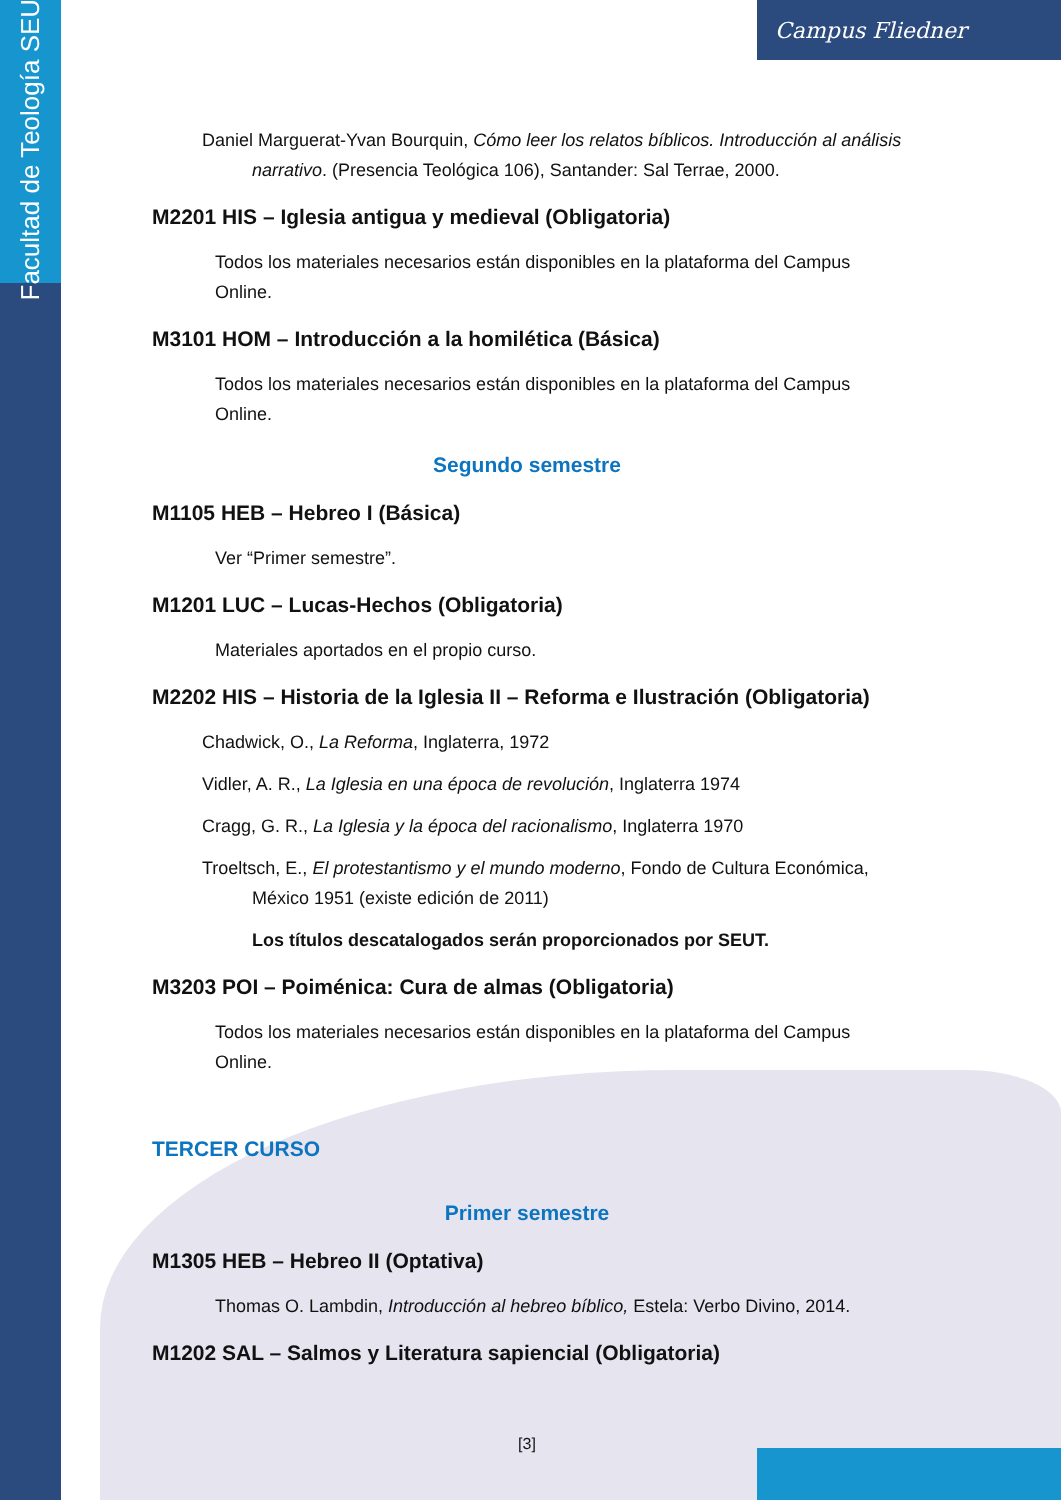Facultad de Teología SEUT
Campus Fliedner
Daniel Marguerat-Yvan Bourquin, Cómo leer los relatos bíblicos. Introducción al análisis narrativo. (Presencia Teológica 106), Santander: Sal Terrae, 2000.
M2201 HIS – Iglesia antigua y medieval (Obligatoria)
Todos los materiales necesarios están disponibles en la plataforma del Campus Online.
M3101 HOM – Introducción a la homilética (Básica)
Todos los materiales necesarios están disponibles en la plataforma del Campus Online.
Segundo semestre
M1105 HEB – Hebreo I (Básica)
Ver “Primer semestre”.
M1201 LUC – Lucas-Hechos (Obligatoria)
Materiales aportados en el propio curso.
M2202 HIS – Historia de la Iglesia II – Reforma e Ilustración (Obligatoria)
Chadwick, O., La Reforma, Inglaterra, 1972
Vidler, A. R., La Iglesia en una época de revolución, Inglaterra 1974
Cragg, G. R., La Iglesia y la época del racionalismo, Inglaterra 1970
Troeltsch, E., El protestantismo y el mundo moderno, Fondo de Cultura Económica, México 1951 (existe edición de 2011)
Los títulos descatalogados serán proporcionados por SEUT.
M3203 POI – Poiménica: Cura de almas (Obligatoria)
Todos los materiales necesarios están disponibles en la plataforma del Campus Online.
TERCER CURSO
Primer semestre
M1305 HEB – Hebreo II (Optativa)
Thomas O. Lambdin, Introducción al hebreo bíblico, Estela: Verbo Divino, 2014.
M1202 SAL – Salmos y Literatura sapiencial (Obligatoria)
[3]